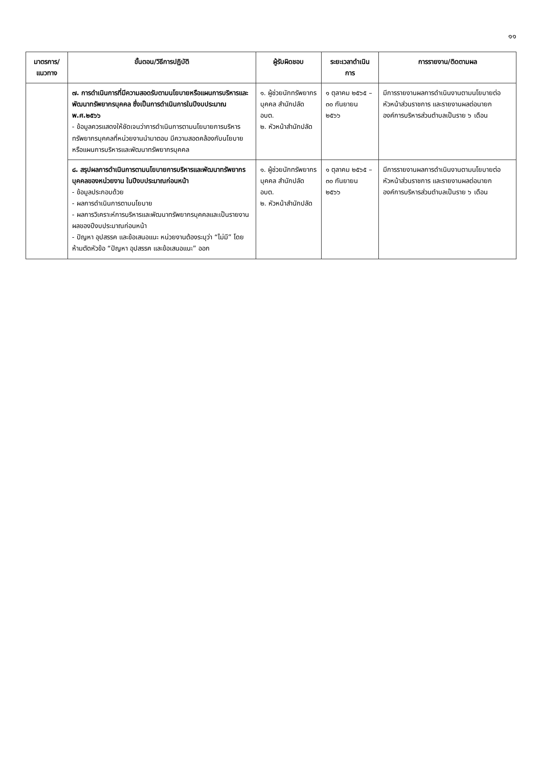๑๑
| มาตรการ/แนวทาง | ขั้นตอน/วิธีการปฏิบัติ | ผู้รับผิดชอบ | ระยะเวลาดำเนินการ | การรายงาน/ติดตามผล |
| --- | --- | --- | --- | --- |
| | ๗. การดำเนินการที่มีความสอดรับตามนโยบายหรือแผนการบริหารและพัฒนาทรัพยากรบุคคล ซึ่งเป็นการดำเนินการในปีงบประมาณ พ.ศ.๒๕๖๖ - ข้อมูลควรแสดงให้ชัดเจนว่าการดำเนินการตามนโยบายการบริหารทรัพยากรบุคคลที่หน่วยงานนำมาตอบ มีความสอดคล้องกับนโยบายหรือแผนการบริหารและพัฒนาทรัพยากรบุคคล | ๑. ผู้ช่วยนักทรัพยากรบุคคล สำนักปลัด อบต. ๒. หัวหน้าสำนักปลัด | ๑ ตุลาคม ๒๕๖๕ – ๓๐ กันยายน ๒๕๖๖ | มีการรายงานผลการดำเนินงานตามนโยบายต่อหัวหน้าส่วนราชการ และรายงานผลต่อนายกองค์การบริหารส่วนตำบลเป็นราย ๖ เดือน |
| | ๘. สรุปผลการดำเนินการตามนโยบายการบริหารและพัฒนาทรัพยากรบุคคลของหน่วยงาน ในปีงบประมาณก่อนหน้า - ข้อมูลประกอบด้วย - ผลการดำเนินการตามนโยบาย - ผลการวิเคราะห์การบริหารและพัฒนาทรัพยากรบุคคลและเป็นรายงานผลของปีงบประมาณก่อนหน้า - ปัญหา อุปสรรค และข้อเสนอแนะ หน่วยงานต้องระบุว่า “ไม่มี” โดยห้ามตัดหัวข้อ “ปัญหา อุปสรรค และข้อเสนอแนะ” ออก | ๑. ผู้ช่วยนักทรัพยากรบุคคล สำนักปลัด อบต. ๒. หัวหน้าสำนักปลัด | ๑ ตุลาคม ๒๕๖๕ – ๓๐ กันยายน ๒๕๖๖ | มีการรายงานผลการดำเนินงานตามนโยบายต่อหัวหน้าส่วนราชการ และรายงานผลต่อนายกองค์การบริหารส่วนตำบลเป็นราย ๖ เดือน |